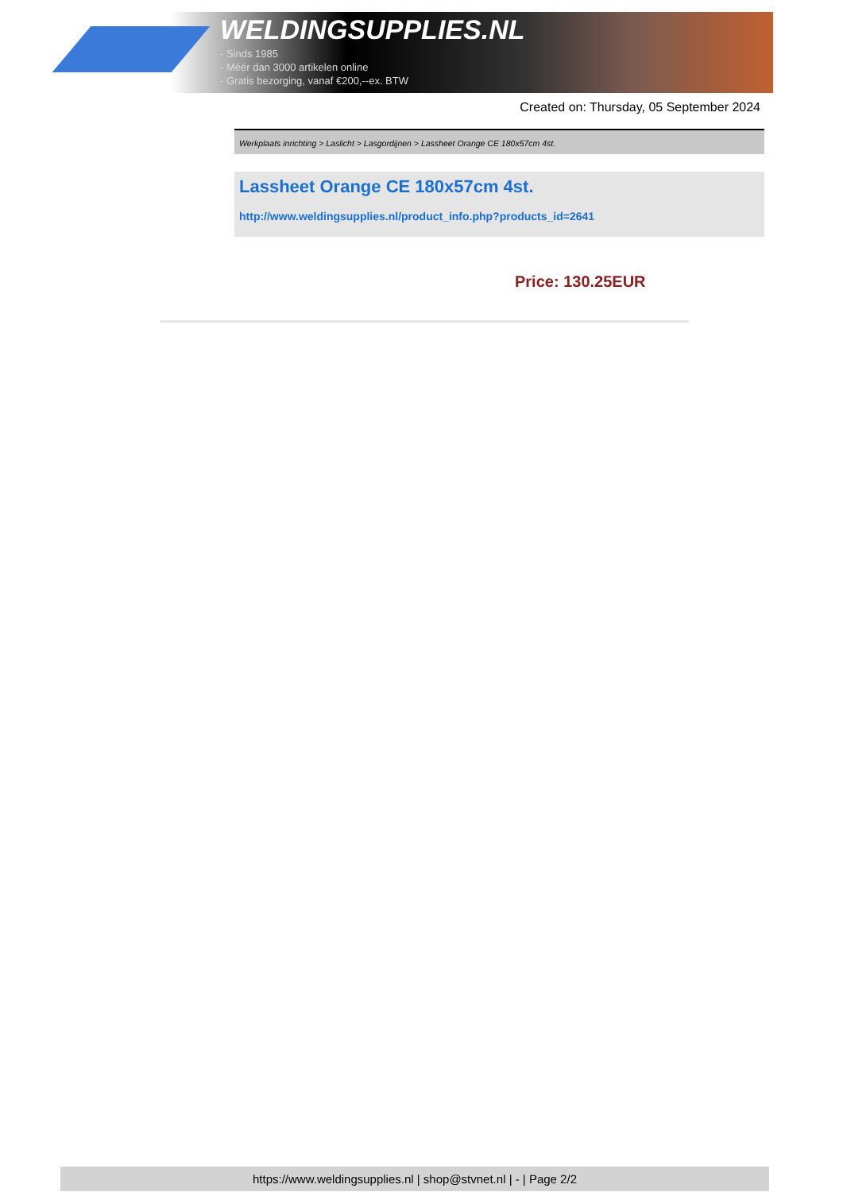WELDINGSUPPLIES.NL
- Sinds 1985
- Méér dan 3000 artikelen online
- Gratis bezorging, vanaf €200,--ex. BTW
Created on: Thursday, 05 September 2024
Werkplaats inrichting > Laslicht > Lasgordijnen > Lassheet Orange CE 180x57cm 4st.
Lassheet Orange CE 180x57cm 4st.
http://www.weldingsupplies.nl/product_info.php?products_id=2641
Price: 130.25EUR
https://www.weldingsupplies.nl | shop@stvnet.nl | - | Page 2/2